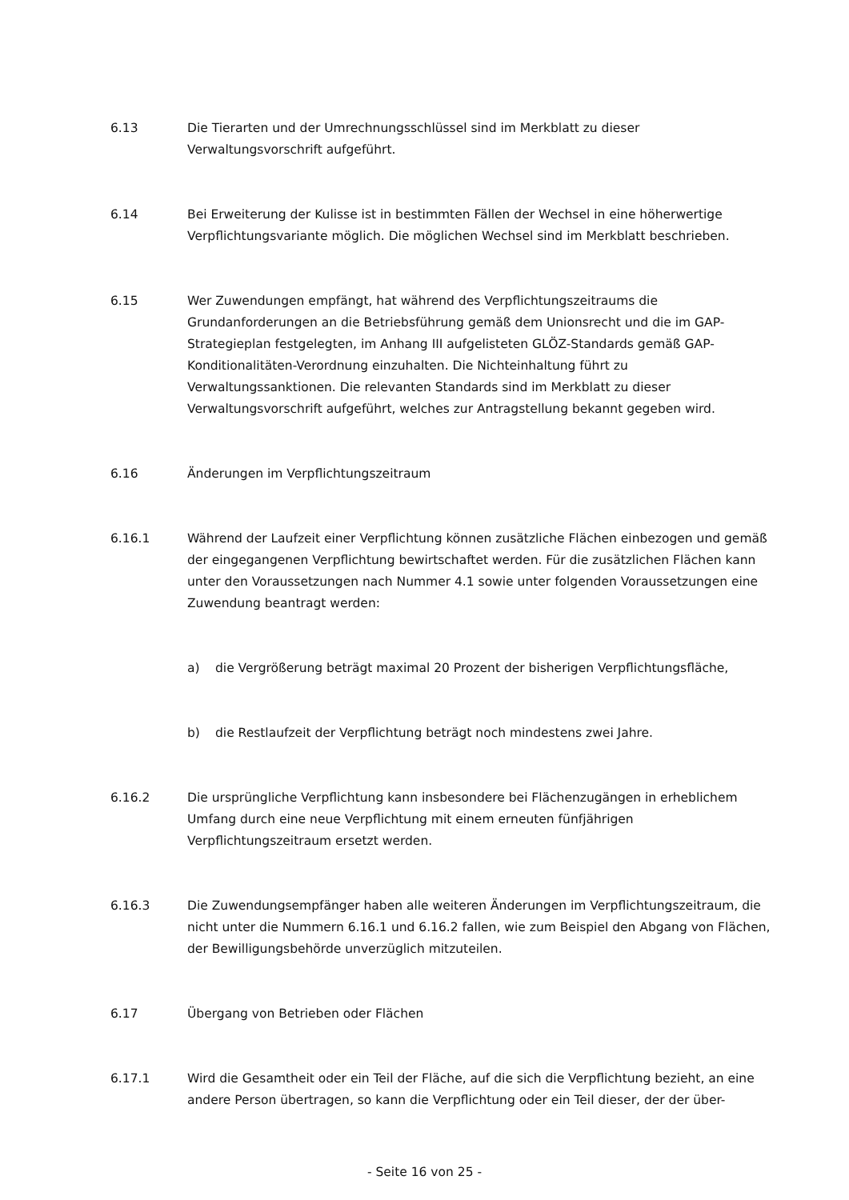6.13 Die Tierarten und der Umrechnungsschlüssel sind im Merkblatt zu dieser Verwaltungsvorschrift aufgeführt.
6.14 Bei Erweiterung der Kulisse ist in bestimmten Fällen der Wechsel in eine höherwertige Verpflichtungsvariante möglich. Die möglichen Wechsel sind im Merkblatt beschrieben.
6.15 Wer Zuwendungen empfängt, hat während des Verpflichtungszeitraums die Grundanforderungen an die Betriebsführung gemäß dem Unionsrecht und die im GAP-Strategieplan festgelegten, im Anhang III aufgelisteten GLÖZ-Standards gemäß GAP-Konditionalitäten-Verordnung einzuhalten. Die Nichteinhaltung führt zu Verwaltungssanktionen. Die relevanten Standards sind im Merkblatt zu dieser Verwaltungsvorschrift aufgeführt, welches zur Antragstellung bekannt gegeben wird.
6.16 Änderungen im Verpflichtungszeitraum
6.16.1 Während der Laufzeit einer Verpflichtung können zusätzliche Flächen einbezogen und gemäß der eingegangenen Verpflichtung bewirtschaftet werden. Für die zusätzlichen Flächen kann unter den Voraussetzungen nach Nummer 4.1 sowie unter folgenden Voraussetzungen eine Zuwendung beantragt werden:
a) die Vergrößerung beträgt maximal 20 Prozent der bisherigen Verpflichtungsfläche,
b) die Restlaufzeit der Verpflichtung beträgt noch mindestens zwei Jahre.
6.16.2 Die ursprüngliche Verpflichtung kann insbesondere bei Flächenzugängen in erheblichem Umfang durch eine neue Verpflichtung mit einem erneuten fünfjährigen Verpflichtungszeitraum ersetzt werden.
6.16.3 Die Zuwendungsempfänger haben alle weiteren Änderungen im Verpflichtungszeitraum, die nicht unter die Nummern 6.16.1 und 6.16.2 fallen, wie zum Beispiel den Abgang von Flächen, der Bewilligungsbehörde unverzüglich mitzuteilen.
6.17 Übergang von Betrieben oder Flächen
6.17.1 Wird die Gesamtheit oder ein Teil der Fläche, auf die sich die Verpflichtung bezieht, an eine andere Person übertragen, so kann die Verpflichtung oder ein Teil dieser, der der über-
- Seite 16 von 25 -